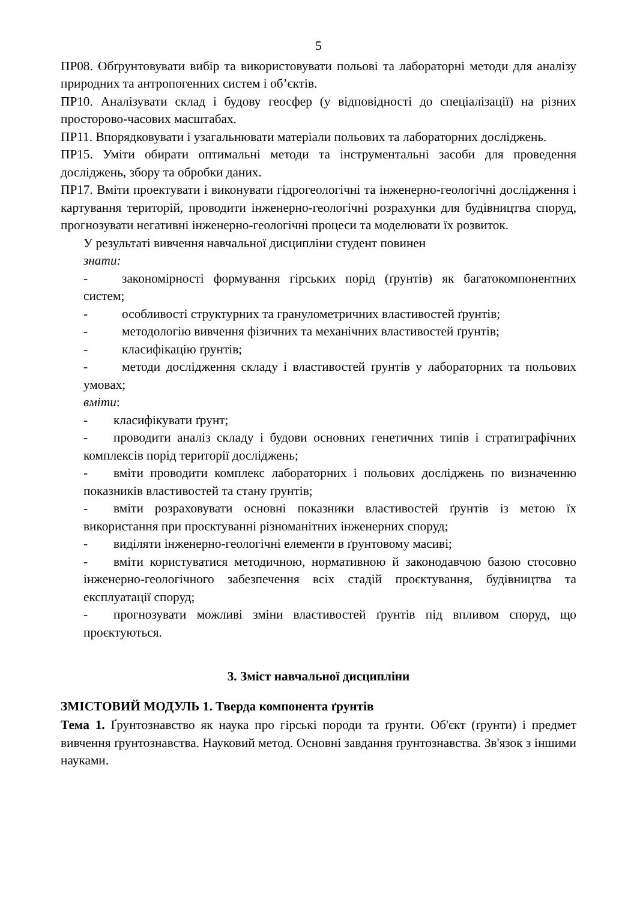5
ПР08. Обґрунтовувати вибір та використовувати польові та лабораторні методи для аналізу природних та антропогенних систем і об’єктів.
ПР10. Аналізувати склад і будову геосфер (у відповідності до спеціалізації) на різних просторово-часових масштабах.
ПР11. Впорядковувати і узагальнювати матеріали польових та лабораторних досліджень.
ПР15. Уміти обирати оптимальні методи та інструментальні засоби для проведення досліджень, збору та обробки даних.
ПР17. Вміти проектувати і виконувати гідрогеологічні та інженерно-геологічні дослідження і картування територій, проводити інженерно-геологічні розрахунки для будівництва споруд, прогнозувати негативні інженерно-геологічні процеси та моделювати їх розвиток.
У результаті вивчення навчальної дисципліни студент повинен
знати:
- закономірності формування гірських порід (ґрунтів) як багатокомпонентних систем;
- особливості структурних та гранулометричних властивостей ґрунтів;
- методологію вивчення фізичних та механічних властивостей ґрунтів;
- класифікацію ґрунтів;
- методи дослідження складу і властивостей ґрунтів у лабораторних та польових умовах;
вміти:
- класифікувати ґрунт;
- проводити аналіз складу і будови основних генетичних типів і стратиграфічних комплексів порід території досліджень;
- вміти проводити комплекс лабораторних і польових досліджень по визначенню показників властивостей та стану ґрунтів;
- вміти розраховувати основні показники властивостей ґрунтів із метою їх використання при проєктуванні різноманітних інженерних споруд;
- виділяти інженерно-геологічні елементи в ґрунтовому масиві;
- вміти користуватися методичною, нормативною й законодавчою базою стосовно інженерно-геологічного забезпечення всіх стадій проєктування, будівництва та експлуатації споруд;
- прогнозувати можливі зміни властивостей ґрунтів під впливом споруд, що проєктуються.
3. Зміст навчальної дисципліни
ЗМІСТОВИЙ МОДУЛЬ 1. Тверда компонента ґрунтів
Тема 1. Ґрунтознавство як наука про гірські породи та ґрунти. Об'єкт (ґрунти) і предмет вивчення ґрунтознавства. Науковий метод. Основні завдання ґрунтознавства. Зв'язок з іншими науками.